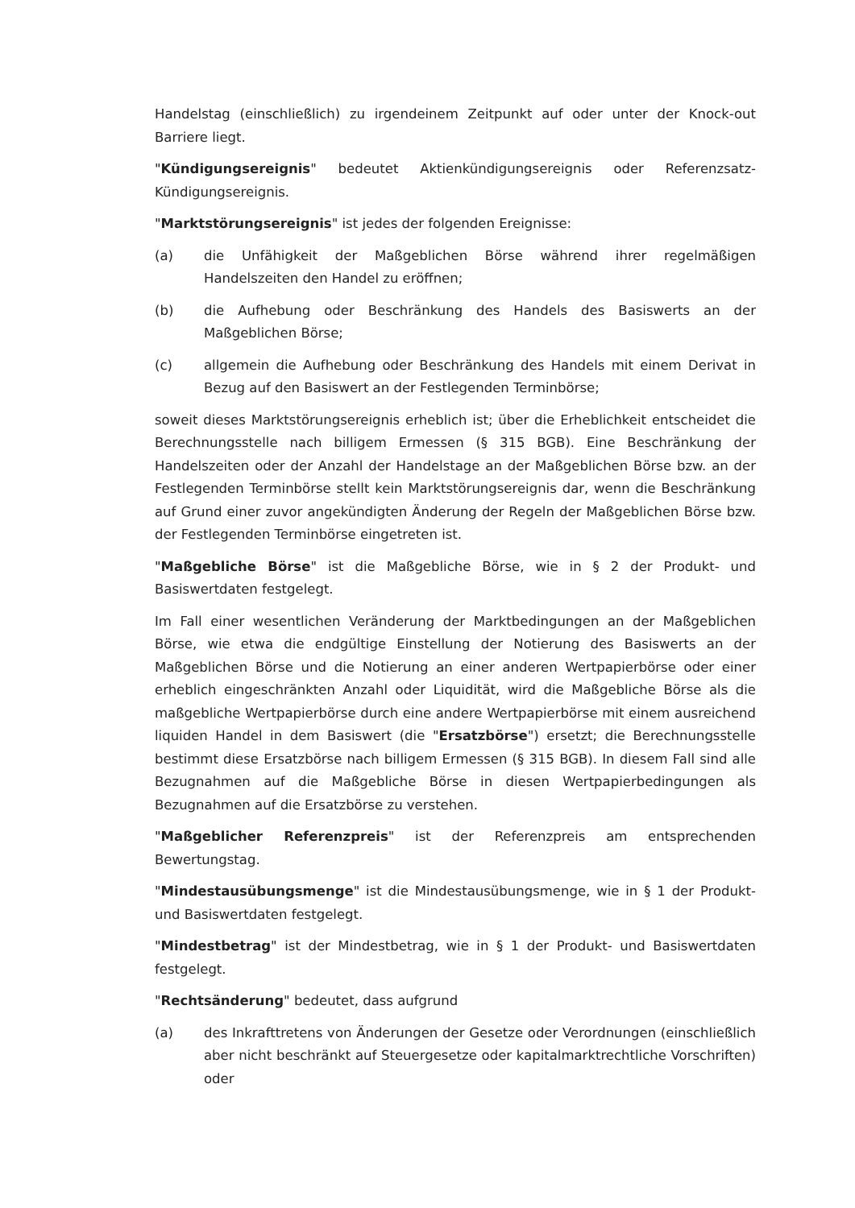Handelstag (einschließlich) zu irgendeinem Zeitpunkt auf oder unter der Knock-out Barriere liegt.
"Kündigungsereignis" bedeutet Aktienkündigungsereignis oder Referenzsatz-Kündigungsereignis.
"Marktstörungsereignis" ist jedes der folgenden Ereignisse:
(a) die Unfähigkeit der Maßgeblichen Börse während ihrer regelmäßigen Handelszeiten den Handel zu eröffnen;
(b) die Aufhebung oder Beschränkung des Handels des Basiswerts an der Maßgeblichen Börse;
(c) allgemein die Aufhebung oder Beschränkung des Handels mit einem Derivat in Bezug auf den Basiswert an der Festlegenden Terminbörse;
soweit dieses Marktstörungsereignis erheblich ist; über die Erheblichkeit entscheidet die Berechnungsstelle nach billigem Ermessen (§ 315 BGB). Eine Beschränkung der Handelszeiten oder der Anzahl der Handelstage an der Maßgeblichen Börse bzw. an der Festlegenden Terminbörse stellt kein Marktstörungsereignis dar, wenn die Beschränkung auf Grund einer zuvor angekündigten Änderung der Regeln der Maßgeblichen Börse bzw. der Festlegenden Terminbörse eingetreten ist.
"Maßgebliche Börse" ist die Maßgebliche Börse, wie in § 2 der Produkt- und Basiswertdaten festgelegt.
Im Fall einer wesentlichen Veränderung der Marktbedingungen an der Maßgeblichen Börse, wie etwa die endgültige Einstellung der Notierung des Basiswerts an der Maßgeblichen Börse und die Notierung an einer anderen Wertpapierbörse oder einer erheblich eingeschränkten Anzahl oder Liquidität, wird die Maßgebliche Börse als die maßgebliche Wertpapierbörse durch eine andere Wertpapierbörse mit einem ausreichend liquiden Handel in dem Basiswert (die "Ersatzbörse") ersetzt; die Berechnungsstelle bestimmt diese Ersatzbörse nach billigem Ermessen (§ 315 BGB). In diesem Fall sind alle Bezugnahmen auf die Maßgebliche Börse in diesen Wertpapierbedingungen als Bezugnahmen auf die Ersatzbörse zu verstehen.
"Maßgeblicher Referenzpreis" ist der Referenzpreis am entsprechenden Bewertungstag.
"Mindestausübungsmenge" ist die Mindestausübungsmenge, wie in § 1 der Produkt- und Basiswertdaten festgelegt.
"Mindestbetrag" ist der Mindestbetrag, wie in § 1 der Produkt- und Basiswertdaten festgelegt.
"Rechtsänderung" bedeutet, dass aufgrund
(a) des Inkrafttretens von Änderungen der Gesetze oder Verordnungen (einschließlich aber nicht beschränkt auf Steuergesetze oder kapitalmarktrechtliche Vorschriften) oder